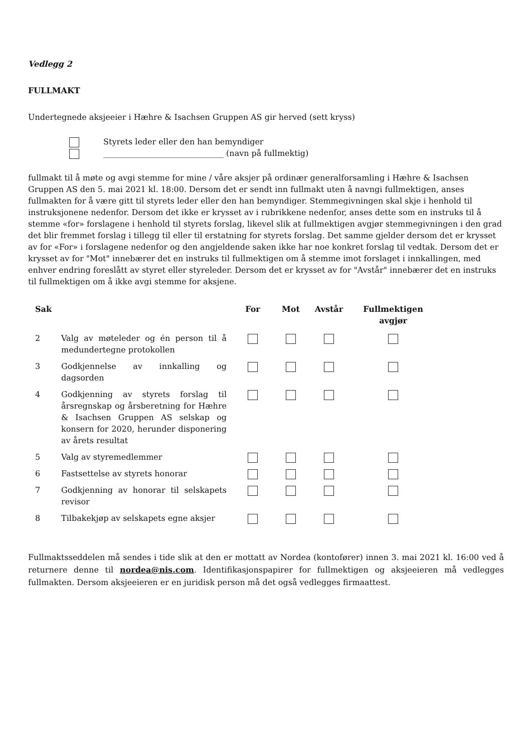Vedlegg 2
FULLMAKT
Undertegnede aksjeeier i Hæhre & Isachsen Gruppen AS gir herved (sett kryss)
Styrets leder eller den han bemyndiger
______________________________ (navn på fullmektig)
fullmakt til å møte og avgi stemme for mine / våre aksjer på ordinær generalforsamling i Hæhre & Isachsen Gruppen AS den 5. mai 2021 kl. 18:00. Dersom det er sendt inn fullmakt uten å navngi fullmektigen, anses fullmakten for å være gitt til styrets leder eller den han bemyndiger. Stemmegivningen skal skje i henhold til instruksjonene nedenfor. Dersom det ikke er krysset av i rubrikkene nedenfor, anses dette som en instruks til å stemme «for» forslagene i henhold til styrets forslag, likevel slik at fullmektigen avgjør stemmegivningen i den grad det blir fremmet forslag i tillegg til eller til erstatning for styrets forslag. Det samme gjelder dersom det er krysset av for «For» i forslagene nedenfor og den angjeldende saken ikke har noe konkret forslag til vedtak. Dersom det er krysset av for "Mot" innebærer det en instruks til fullmektigen om å stemme imot forslaget i innkallingen, med enhver endring foreslått av styret eller styreleder. Dersom det er krysset av for "Avstår" innebærer det en instruks til fullmektigen om å ikke avgi stemme for aksjene.
| Sak | | For | Mot | Avstår | Fullmektigen avgjør |
| --- | --- | --- | --- | --- | --- |
| 2 | Valg av møteleder og én person til å medundertegne protokollen | | | | |
| 3 | Godkjennelse av innkalling og dagsorden | | | | |
| 4 | Godkjenning av styrets forslag til årsregnskap og årsberetning for Hæhre & Isachsen Gruppen AS selskap og konsern for 2020, herunder disponering av årets resultat | | | | |
| 5 | Valg av styremedlemmer | | | | |
| 6 | Fastsettelse av styrets honorar | | | | |
| 7 | Godkjenning av honorar til selskapets revisor | | | | |
| 8 | Tilbakekjøp av selskapets egne aksjer | | | | |
Fullmaktsseddelen må sendes i tide slik at den er mottatt av Nordea (kontofører) innen 3. mai 2021 kl. 16:00 ved å returnere denne til nordea@nis.com. Identifikasjonspapirer for fullmektigen og aksjeeieren må vedlegges fullmakten. Dersom aksjeeieren er en juridisk person må det også vedlegges firmaattest.